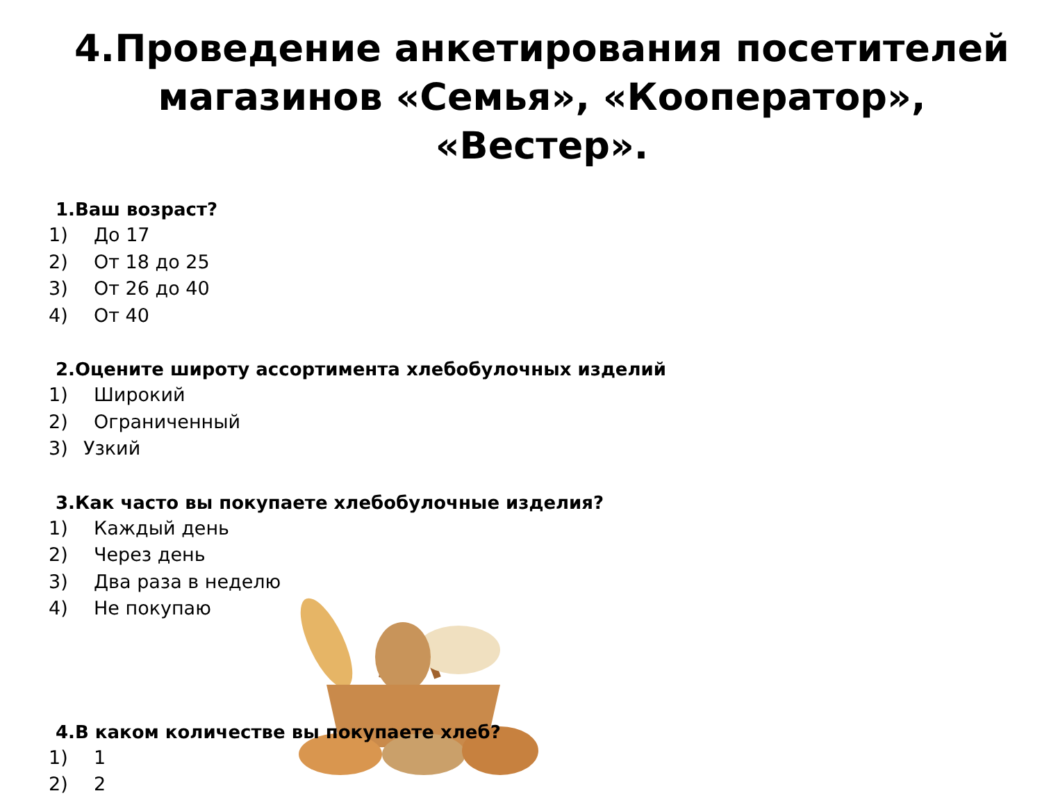4.Проведение анкетирования посетителей
магазинов «Семья», «Кооператор»,
«Вестер».
1.Ваш возраст?
1) До 17
2) От 18 до 25
3) От 26 до 40
4) От 40
2.Оцените широту ассортимента хлебобулочных изделий
1) Широкий
2) Ограниченный
3) Узкий
3.Как часто вы покупаете хлебобулочные изделия?
1) Каждый день
2) Через день
3) Два раза в неделю
4) Не покупаю
4.В каком количестве вы покупаете хлеб?
1) 1
2) 2